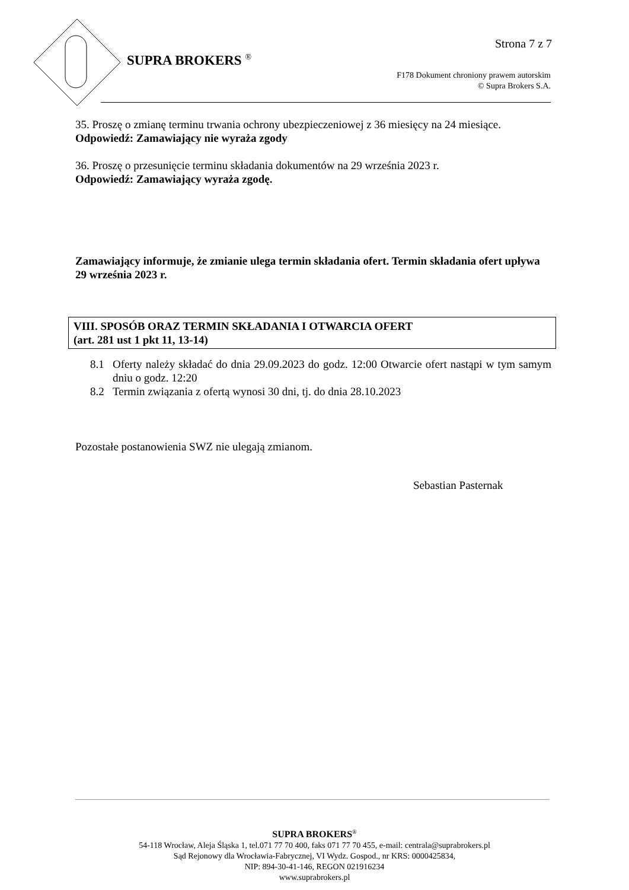Strona 7 z 7
SUPRA BROKERS <sup>®</sup>
F178 Dokument chroniony prawem autorskim
© Supra Brokers S.A.
35. Proszę o zmianę terminu trwania ochrony ubezpieczeniowej z 36 miesięcy na 24 miesiące.
Odpowiedź: Zamawiający nie wyraża zgody
36. Proszę o przesunięcie terminu składania dokumentów na 29 września 2023 r.
Odpowiedź: Zamawiający wyraża zgodę.
Zamawiający informuje, że zmianie ulega termin składania ofert. Termin składania ofert upływa 29 września 2023 r.
VIII. SPOSÓB ORAZ TERMIN SKŁADANIA I OTWARCIA OFERT
(art. 281 ust 1 pkt 11, 13-14)
8.1 Oferty należy składać do dnia 29.09.2023 do godz. 12:00 Otwarcie ofert nastąpi w tym samym dniu o godz. 12:20
8.2 Termin związania z ofertą wynosi 30 dni, tj. do dnia 28.10.2023
Pozostałe postanowienia SWZ nie ulegają zmianom.
Sebastian Pasternak
SUPRA BROKERS<sup>®</sup>
54-118 Wrocław, Aleja Śląska 1, tel.071 77 70 400, faks 071 77 70 455, e-mail: centrala@suprabrokers.pl
Sąd Rejonowy dla Wrocławia-Fabrycznej, VI Wydz. Gospod., nr KRS: 0000425834,
NIP: 894-30-41-146, REGON 021916234
www.suprabrokers.pl